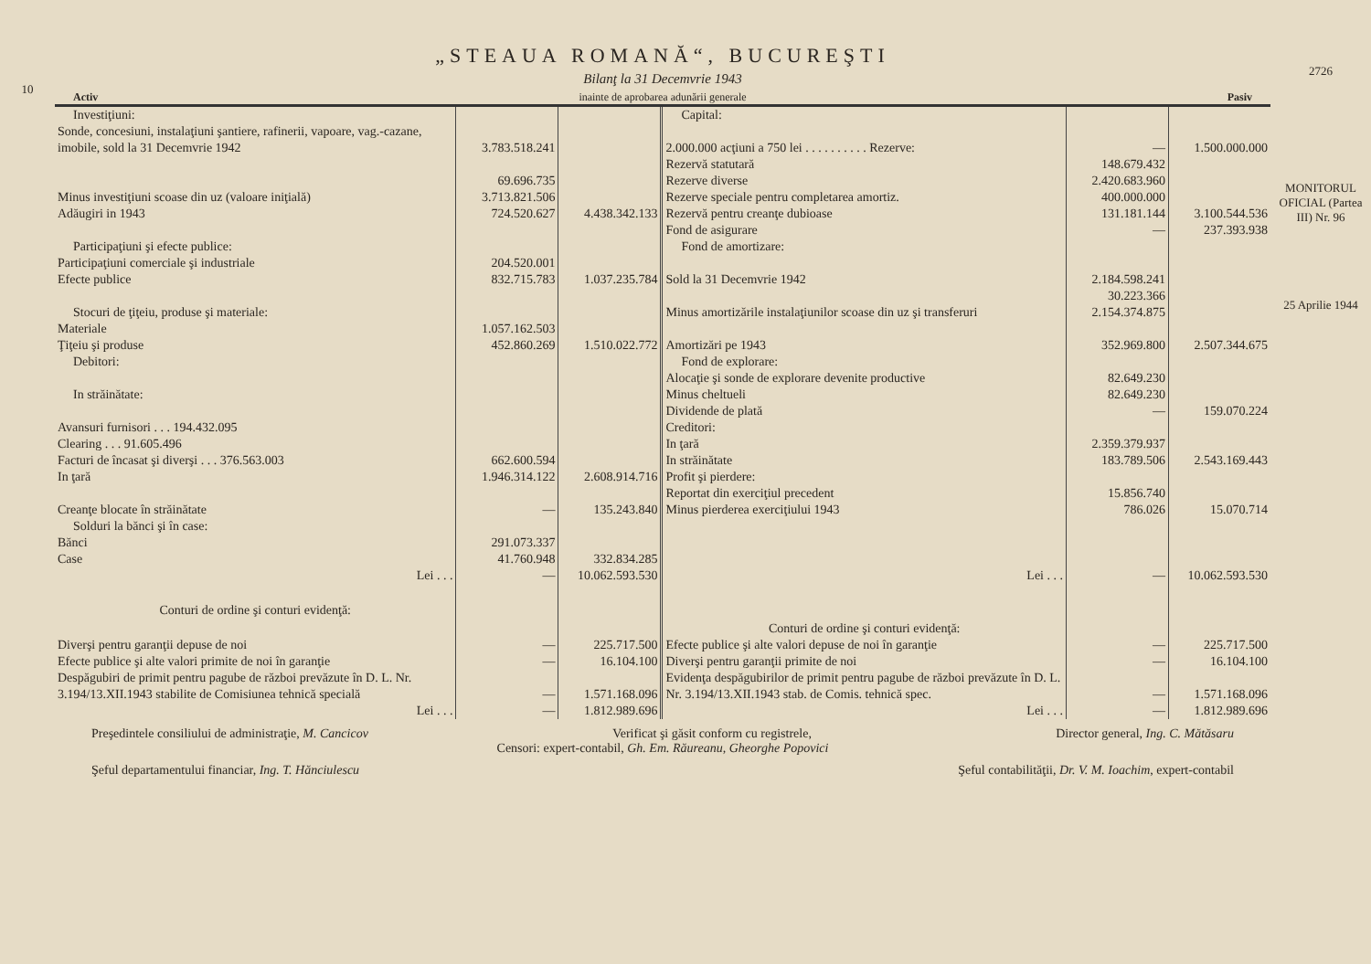10
„STEAUA ROMANĂ“, BUCUREŞTI
Bilanţ la 31 Decemvrie 1943
Activ inainte de aprobarea adunării generale Pasiv
| Investiţiuni: | | | Capital: | | |
| Sonde, concesiuni, instalaţiuni şantiere, rafinerii, vapoare, vag.-cazane, imobile, sold la 31 Decemvrie 1942 | 3.783.518.241 | | 2.000.000 acţiuni a 750 lei . . . . . . . . . . Rezerve: | — | 1.500.000.000 |
| Minus investiţiuni scoase din uz (valoare iniţială) | 69.696.735 3.713.821.506 | | Rezervă statutară Rezerve diverse Rezerve speciale pentru completarea amortiz. | 148.679.432 2.420.683.960 400.000.000 | |
| Adăugiri in 1943 | 724.520.627 | 4.438.342.133 | Rezervă pentru creanţe dubioase | 131.181.144 | 3.100.544.536 |
| | | | Fond de asigurare | — | 237.393.938 |
| Participaţiuni şi efecte publice: | | | Fond de amortizare: | | |
| Participaţiuni comerciale şi industriale Efecte publice | 204.520.001 832.715.783 | 1.037.235.784 | Sold la 31 Decemvrie 1942 | 2.184.598.241 | |
| Stocuri de ţiţeiu, produse şi materiale: | | | Minus amortizările instalaţiunilor scoase din uz şi transferuri | 30.223.366 2.154.374.875 | |
| Materiale Ţiţeiu şi produse | 1.057.162.503 452.860.269 | 1.510.022.772 | Amortizări pe 1943 | 352.969.800 | 2.507.344.675 |
| Debitori: | | | Fond de explorare: | | |
| In străinătate: | | | Alocaţie şi sonde de explorare devenite productive Minus cheltueli | 82.649.230 82.649.230 | |
| Avansuri furnisori . . . 194.432.095 Clearing . . . 91.605.496 Facturi de încasat şi diverşi . . . 376.563.003 | 662.600.594 | | Dividende de plată Creditori: In ţară In străinătate | — 2.359.379.937 183.789.506 | 159.070.224 2.543.169.443 |
| In ţară | 1.946.314.122 | 2.608.914.716 | Profit şi pierdere: | | |
| Creanţe blocate în străinătate | — | 135.243.840 | Reportat din exerciţiul precedent Minus pierderea exerciţiului 1943 | 15.856.740 786.026 | 15.070.714 |
| Solduri la bănci şi în case: | | | | | |
| Bănci Case | 291.073.337 41.760.948 | 332.834.285 | | | |
| Lei . . . | — | 10.062.593.530 | Lei . . . | — | 10.062.593.530 |
| Conturi de ordine şi conturi evidenţă: | | | Conturi de ordine şi conturi evidenţă: | | |
| Diverşi pentru garanţii depuse de noi | — | 225.717.500 | Efecte publice şi alte valori depuse de noi în garanţie | — | 225.717.500 |
| Efecte publice şi alte valori primite de noi în garanţie | — | 16.104.100 | Diverşi pentru garanţii primite de noi | — | 16.104.100 |
| Despăgubiri de primit pentru pagube de război prevăzute în D. L. Nr. 3.194/13.XII.1943 stabilite de Comisiunea tehnică specială | — | 1.571.168.096 | Evidenţa despăgubirilor de primit pentru pagube de război prevăzute în D. L. Nr. 3.194/13.XII.1943 stab. de Comis. tehnică spec. | — | 1.571.168.096 |
| Lei . . . | — | 1.812.989.696 | Lei . . . | — | 1.812.989.696 |
Preşedintele consiliului de administraţie, M. Cancicov Verificat şi găsit conform cu registrele, Director general, Ing. C. Mătăsaru
Censori: expert-contabil, Gh. Em. Răureanu, Gheorghe Popovici
Şeful departamentului financiar, Ing. T. Hănciulescu Şeful contabilităţii, Dr. V. M. Ioachim, expert-contabil
2726
MONITORUL OFICIAL (Partea III) Nr. 96
25 Aprilie 1944